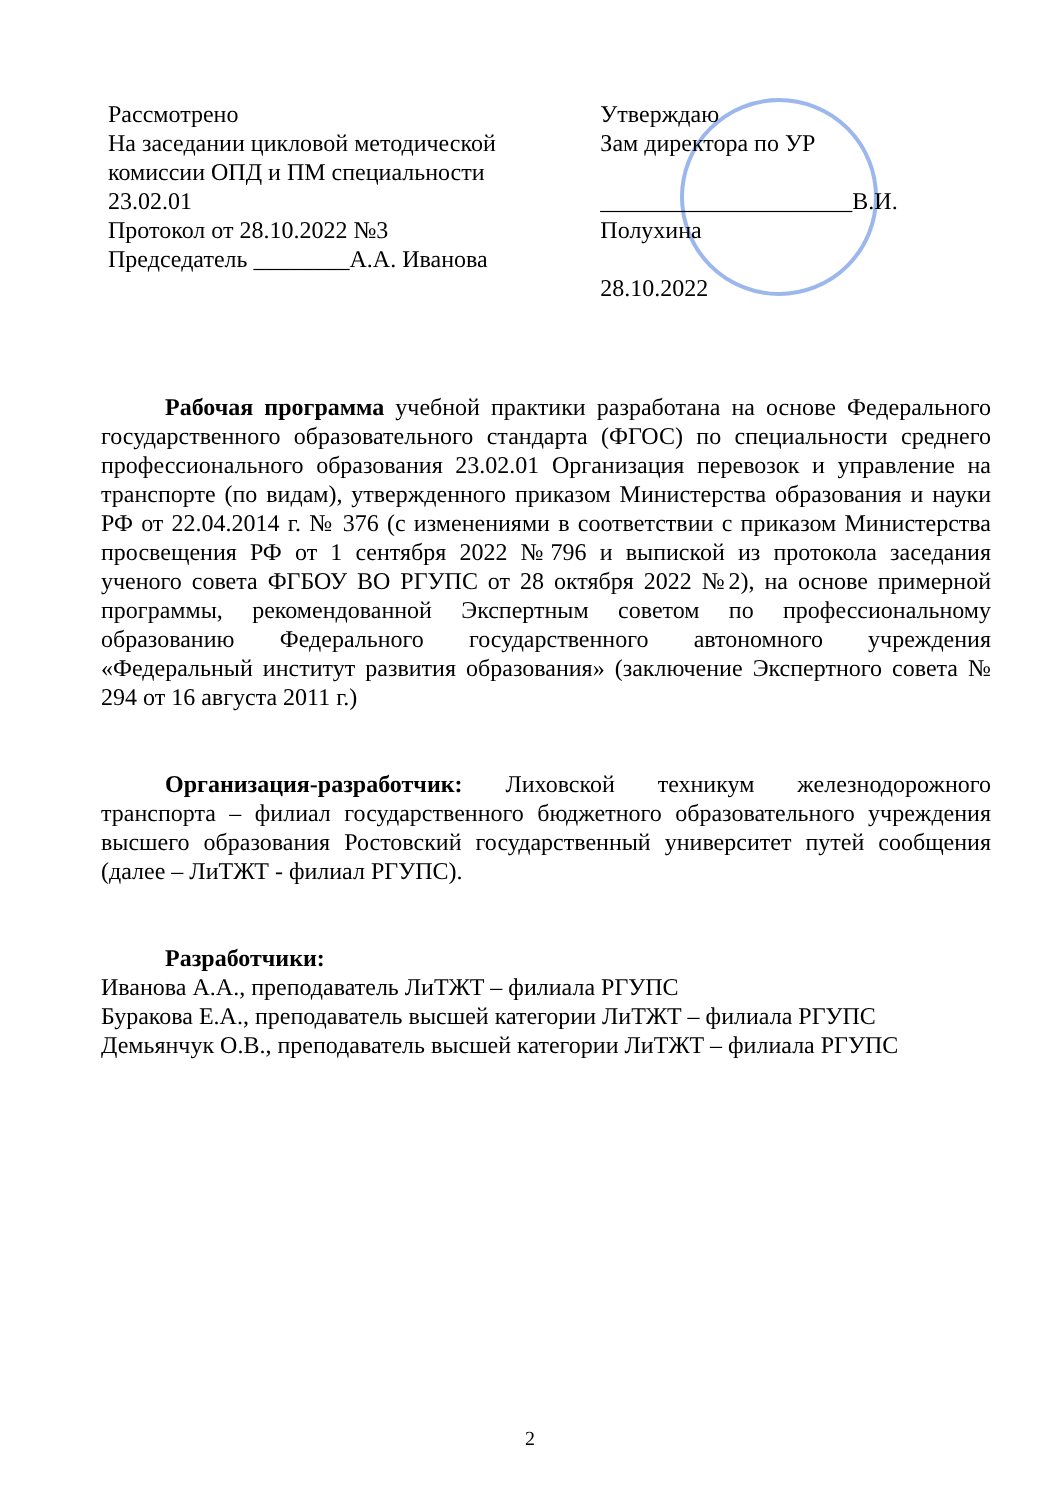Рассмотрено
На заседании цикловой методической комиссии ОПД и ПМ специальности
23.02.01
Протокол от 28.10.2022 №3
Председатель ________А.А. Иванова
Утверждаю
Зам директора по УР
_____________________В.И. Полухина
28.10.2022
Рабочая программа учебной практики разработана на основе Федерального государственного образовательного стандарта (ФГОС) по специальности среднего профессионального образования 23.02.01 Организация перевозок и управление на транспорте (по видам), утвержденного приказом Министерства образования и науки РФ от 22.04.2014 г. № 376 (с изменениями в соответствии с приказом Министерства просвещения РФ от 1 сентября 2022 №796 и выпиской из протокола заседания ученого совета ФГБОУ ВО РГУПС от 28 октября 2022 №2), на основе примерной программы, рекомендованной Экспертным советом по профессиональному образованию Федерального государственного автономного учреждения «Федеральный институт развития образования» (заключение Экспертного совета № 294 от 16 августа 2011 г.)
Организация-разработчик: Лиховской техникум железнодорожного транспорта – филиал государственного бюджетного образовательного учреждения высшего образования Ростовский государственный университет путей сообщения (далее – ЛиТЖТ - филиал РГУПС).
Разработчики:
Иванова А.А., преподаватель ЛиТЖТ – филиала РГУПС
Буракова Е.А., преподаватель высшей категории ЛиТЖТ – филиала РГУПС
Демьянчук О.В., преподаватель высшей категории ЛиТЖТ – филиала РГУПС
2